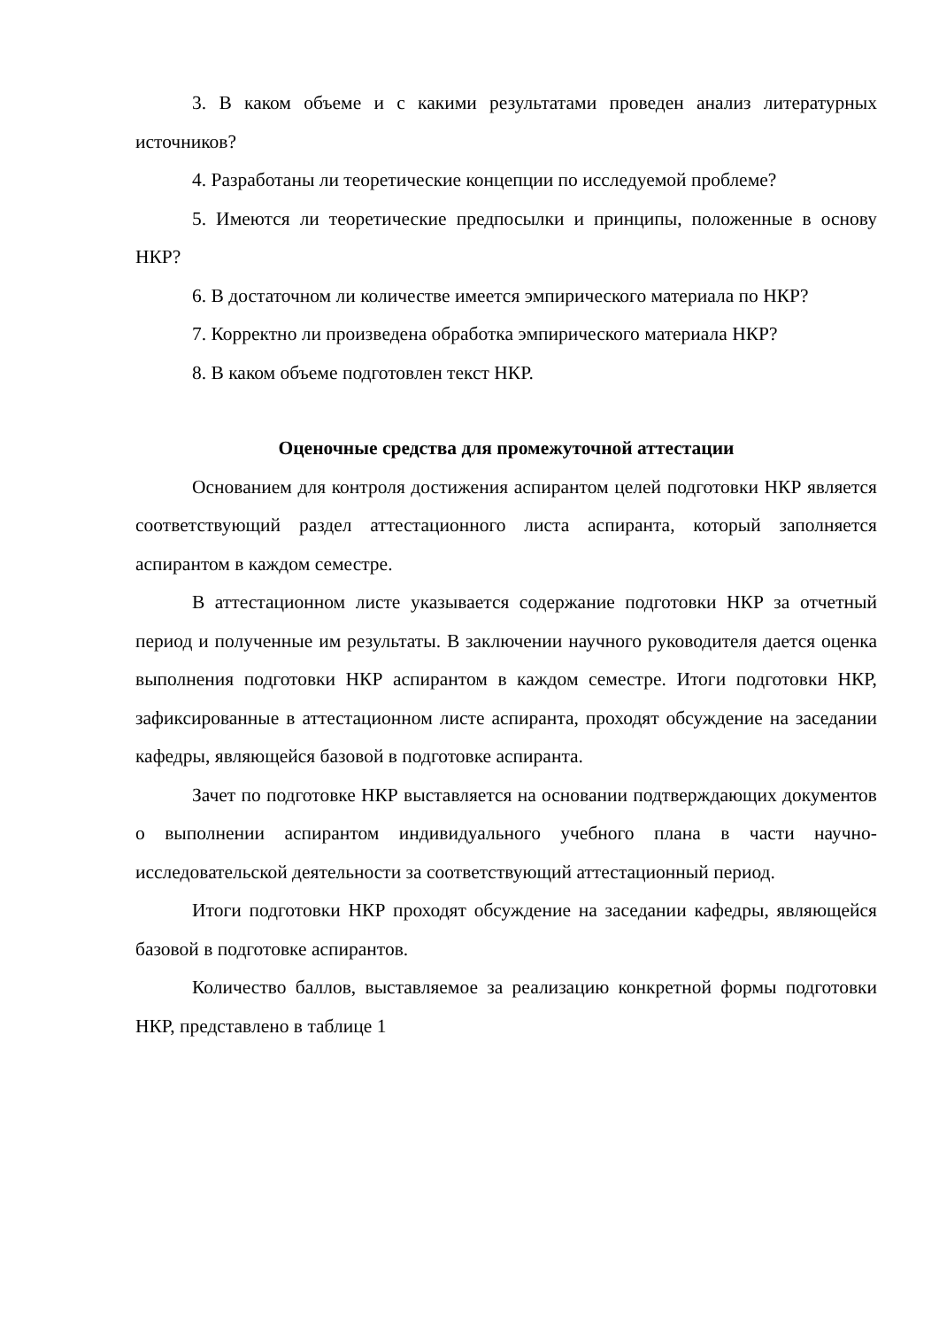3. В каком объеме и с какими результатами проведен анализ литературных источников?
4. Разработаны ли теоретические концепции по исследуемой проблеме?
5. Имеются ли теоретические предпосылки и принципы, положенные в основу НКР?
6. В достаточном ли количестве имеется эмпирического материала по НКР?
7. Корректно ли произведена обработка эмпирического материала НКР?
8. В каком объеме подготовлен текст НКР.
Оценочные средства для промежуточной аттестации
Основанием для контроля достижения аспирантом целей подготовки НКР является соответствующий раздел аттестационного листа аспиранта, который заполняется аспирантом в каждом семестре.
В аттестационном листе указывается содержание подготовки НКР за отчетный период и полученные им результаты. В заключении научного руководителя дается оценка выполнения подготовки НКР аспирантом в каждом семестре. Итоги подготовки НКР, зафиксированные в аттестационном листе аспиранта, проходят обсуждение на заседании кафедры, являющейся базовой в подготовке аспиранта.
Зачет по подготовке НКР выставляется на основании подтверждающих документов о выполнении аспирантом индивидуального учебного плана в части научно-исследовательской деятельности за соответствующий аттестационный период.
Итоги подготовки НКР проходят обсуждение на заседании кафедры, являющейся базовой в подготовке аспирантов.
Количество баллов, выставляемое за реализацию конкретной формы подготовки НКР, представлено в таблице 1